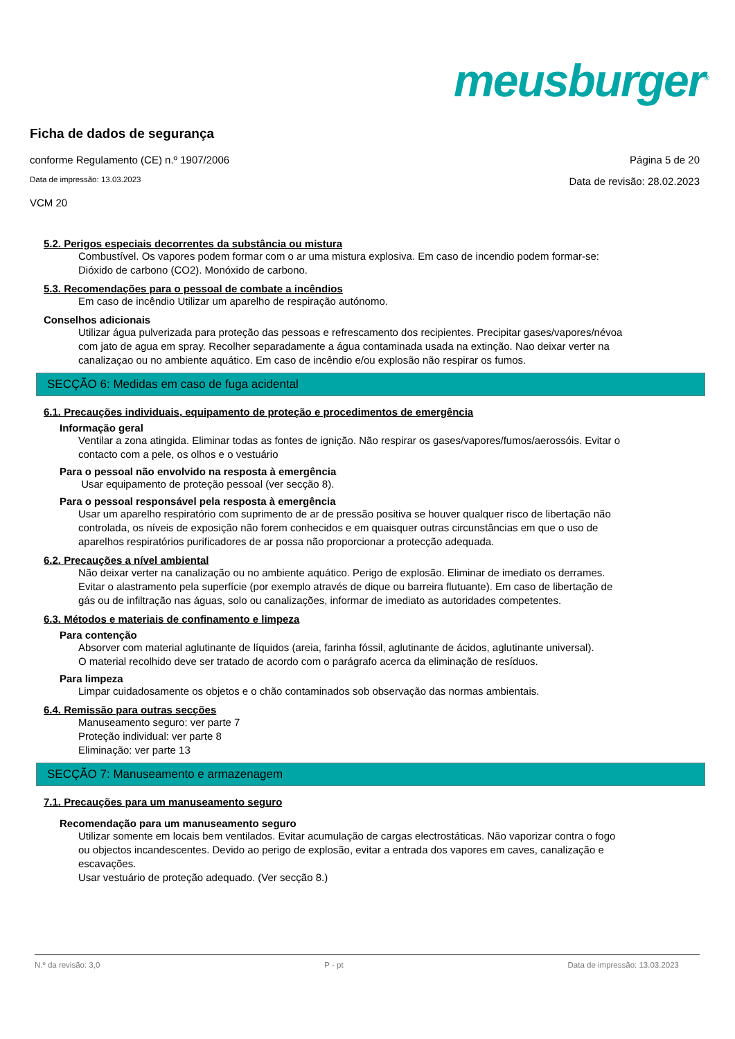meusburger<sup>®</sup>
Ficha de dados de segurança
conforme Regulamento (CE) n.º 1907/2006 Página 5 de 20
Data de impressão: 13.03.2023 Data de revisão: 28.02.2023
VCM 20
5.2. Perigos especiais decorrentes da substância ou mistura
Combustível. Os vapores podem formar com o ar uma mistura explosiva. Em caso de incendio podem formar-se: Dióxido de carbono (CO2). Monóxido de carbono.
5.3. Recomendações para o pessoal de combate a incêndios
Em caso de incêndio Utilizar um aparelho de respiração autónomo.
Conselhos adicionais
Utilizar água pulverizada para proteção das pessoas e refrescamento dos recipientes. Precipitar gases/vapores/névoa com jato de agua em spray. Recolher separadamente a água contaminada usada na extinção. Nao deixar verter na canalizaçao ou no ambiente aquático. Em caso de incêndio e/ou explosão não respirar os fumos.
SECÇÃO 6: Medidas em caso de fuga acidental
6.1. Precauções individuais, equipamento de proteção e procedimentos de emergência
Informação geral
Ventilar a zona atingida. Eliminar todas as fontes de ignição. Não respirar os gases/vapores/fumos/aerossóis. Evitar o contacto com a pele, os olhos e o vestuário
Para o pessoal não envolvido na resposta à emergência
Usar equipamento de proteção pessoal (ver secção 8).
Para o pessoal responsável pela resposta à emergência
Usar um aparelho respiratório com suprimento de ar de pressão positiva se houver qualquer risco de libertação não controlada, os níveis de exposição não forem conhecidos e em quaisquer outras circunstâncias em que o uso de aparelhos respiratórios purificadores de ar possa não proporcionar a protecção adequada.
6.2. Precauções a nível ambiental
Não deixar verter na canalização ou no ambiente aquático. Perigo de explosão. Eliminar de imediato os derrames. Evitar o alastramento pela superfície (por exemplo através de dique ou barreira flutuante). Em caso de libertação de gás ou de infiltração nas águas, solo ou canalizações, informar de imediato as autoridades competentes.
6.3. Métodos e materiais de confinamento e limpeza
Para contenção
Absorver com material aglutinante de líquidos (areia, farinha fóssil, aglutinante de ácidos, aglutinante universal).
O material recolhido deve ser tratado de acordo com o parágrafo acerca da eliminação de resíduos.
Para limpeza
Limpar cuidadosamente os objetos e o chão contaminados sob observação das normas ambientais.
6.4. Remissão para outras secções
Manuseamento seguro: ver parte 7
Proteção individual: ver parte 8
Eliminação: ver parte 13
SECÇÃO 7: Manuseamento e armazenagem
7.1. Precauções para um manuseamento seguro
Recomendação para um manuseamento seguro
Utilizar somente em locais bem ventilados. Evitar acumulação de cargas electrostáticas. Não vaporizar contra o fogo ou objectos incandescentes. Devido ao perigo de explosão, evitar a entrada dos vapores em caves, canalização e escavações.
Usar vestuário de proteção adequado. (Ver secção 8.)
N.º da revisão: 3,0 P - pt Data de impressão: 13.03.2023